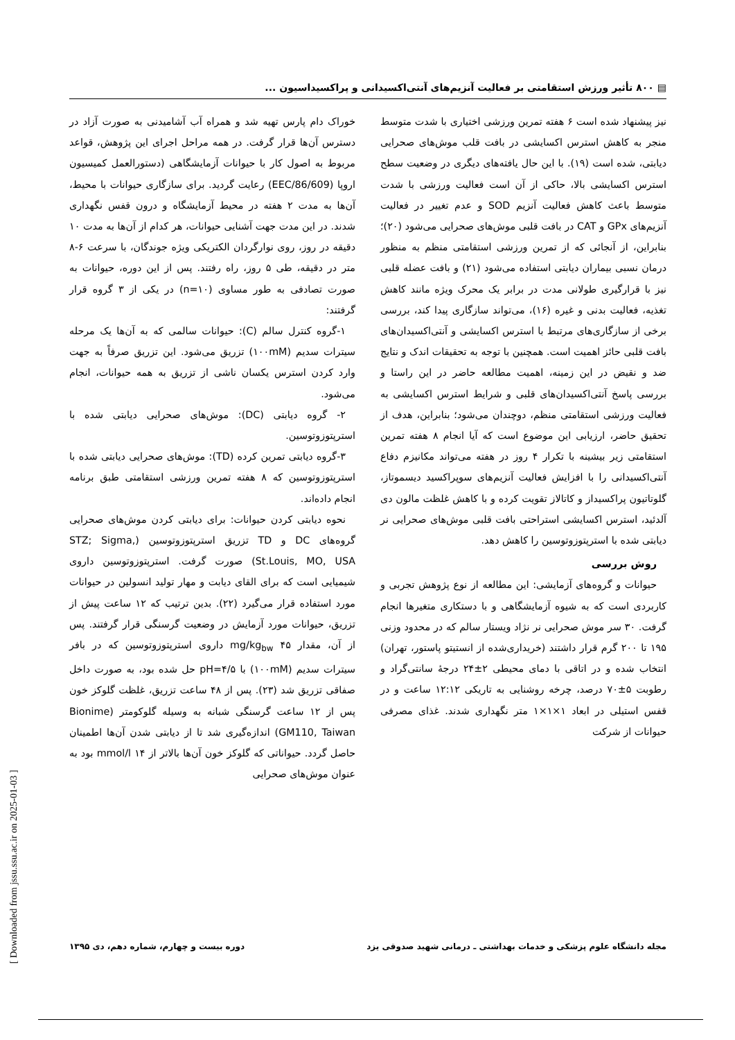▤ ۸۰۰ تأثیر ورزش استقامتی بر فعالیت آنزیم‌های آنتی‌اکسیدانی و پراکسیداسیون ...
نیز پیشنهاد شده است ۶ هفته تمرین ورزشی اختیاری با شدت متوسط منجر به کاهش استرس اکسایشی در بافت قلب موش‌های صحرایی دیابتی، شده است (۱۹). با این حال یافته‌های دیگری در وضعیت سطح استرس اکسایشی بالا، حاکی از آن است فعالیت ورزشی با شدت متوسط باعث کاهش فعالیت آنزیم SOD و عدم تغییر در فعالیت آنزیم‌های GPx و CAT در بافت قلبی موش‌های صحرایی می‌شود (۲۰)؛ بنابراین، از آنجائی که از تمرین ورزشی استقامتی منظم به منظور درمان نسبی بیماران دیابتی استفاده می‌شود (۲۱) و بافت عضله قلبی نیز با قرارگیری طولانی مدت در برابر یک محرک ویژه مانند کاهش تغذیه، فعالیت بدنی و غیره (۱۶)، می‌تواند سازگاری پیدا کند، بررسی برخی از سازگاری‌های مرتبط با استرس اکسایشی و آنتی‌اکسیدان‌های بافت قلبی حائز اهمیت است. همچنین با توجه به تحقیقات اندک و نتایج ضد و نقیض در این زمینه، اهمیت مطالعه حاضر در این راستا و بررسی پاسخ آنتی‌اکسیدان‌های قلبی و شرایط استرس اکسایشی به فعالیت ورزشی استقامتی منظم، دوچندان می‌شود؛ بنابراین، هدف از تحقیق حاضر، ارزیابی این موضوع است که آیا انجام ۸ هفته تمرین استقامتی زیر بیشینه با تکرار ۴ روز در هفته می‌تواند مکانیزم دفاع آنتی‌اکسیدانی را با افزایش فعالیت آنزیم‌های سوپراکسید دیسموتاز، گلوتاتیون پراکسیداز و کاتالاز تقویت کرده و با کاهش غلظت مالون دی آلدئید، استرس اکسایشی استراحتی بافت قلبی موش‌های صحرایی نر دیابتی شده با استرپتوزوتوسین را کاهش دهد.
روش بررسی
حیوانات و گروه‌های آزمایشی: این مطالعه از نوع پژوهش تجربی و کاربردی است که به شیوه آزمایشگاهی و با دستکاری متغیرها انجام گرفت. ۳۰ سر موش صحرایی نر نژاد ویستار سالم که در محدود وزنی ۱۹۵ تا ۲۰۰ گرم قرار داشتند (خریداری‌شده از انستیتو پاستور، تهران) انتخاب شده و در اتاقی با دمای محیطی ۲±۲۴ درجهٔ سانتی‌گراد و رطوبت ۵±۷۰ درصد، چرخه روشنایی به تاریکی ۱۲:۱۲ ساعت و در قفس استیلی در ابعاد ۱×۱×۱ متر نگهداری شدند. غذای مصرفی حیوانات از شرکت
خوراک دام پارس تهیه شد و همراه آب آشامیدنی به صورت آزاد در دسترس آن‌ها قرار گرفت. در همه مراحل اجرای این پژوهش، قواعد مربوط به اصول کار با حیوانات آزمایشگاهی (دستورالعمل کمیسیون اروپا (86/609/EEC) رعایت گردید. برای سازگاری حیوانات با محیط، آن‌ها به مدت ۲ هفته در محیط آزمایشگاه و درون قفس نگهداری شدند. در این مدت جهت آشنایی حیوانات، هر کدام از آن‌ها به مدت ۱۰ دقیقه در روز، روی نوارگردان الکتریکی ویژه جوندگان، با سرعت ۶-۸ متر در دقیقه، طی ۵ روز، راه رفتند. پس از این دوره، حیوانات به صورت تصادفی به طور مساوی (n=۱۰) در یکی از ۳ گروه قرار گرفتند:
۱-گروه کنترل سالم (C): حیوانات سالمی که به آن‌ها یک مرحله سیترات سدیم (۱۰۰mM) تزریق می‌شود. این تزریق صرفاً به جهت وارد کردن استرس یکسان ناشی از تزریق به همه حیوانات، انجام می‌شود.
۲- گروه دیابتی (DC): موش‌های صحرایی دیابتی شده با استرپتوزوتوسین.
۳-گروه دیابتی تمرین کرده (TD): موش‌های صحرایی دیابتی شده با استرپتوزوتوسین که ۸ هفته تمرین ورزشی استقامتی طبق برنامه انجام داده‌اند.
نحوه دیابتی کردن حیوانات: برای دیابتی کردن موش‌های صحرایی گروه‌های DC و TD تزریق استرپتوزوتوسین (STZ; Sigma, St.Louis, MO, USA) صورت گرفت. استرپتوزوتوسین داروی شیمیایی است که برای القای دیابت و مهار تولید انسولین در حیوانات مورد استفاده قرار می‌گیرد (۲۲). بدین ترتیب که ۱۲ ساعت پیش از تزریق، حیوانات مورد آزمایش در وضعیت گرسنگی قرار گرفتند. پس از آن، مقدار ۴۵ mg/kg<sub>bw</sub> داروی استرپتوزوتوسین که در بافر سیترات سدیم (۱۰۰mM) با pH=۴/۵ حل شده بود، به صورت داخل صفاقی تزریق شد (۲۳). پس از ۴۸ ساعت تزریق، غلظت گلوکز خون پس از ۱۲ ساعت گرسنگی شبانه به وسیله گلوکومتر (Bionime GM110, Taiwan) اندازه‌گیری شد تا از دیابتی شدن آن‌ها اطمینان حاصل گردد. حیواناتی که گلوکز خون آن‌ها بالاتر از ۱۴ mmol/l بود به عنوان موش‌های صحرایی
مجله دانشگاه علوم پزشکی و خدمات بهداشتی ـ درمانی شهید صدوقی یزد دوره بیست و چهارم، شماره دهم، دی ۱۳۹۵
[ Downloaded from jssu.ssu.ac.ir on 2025-01-03 ]